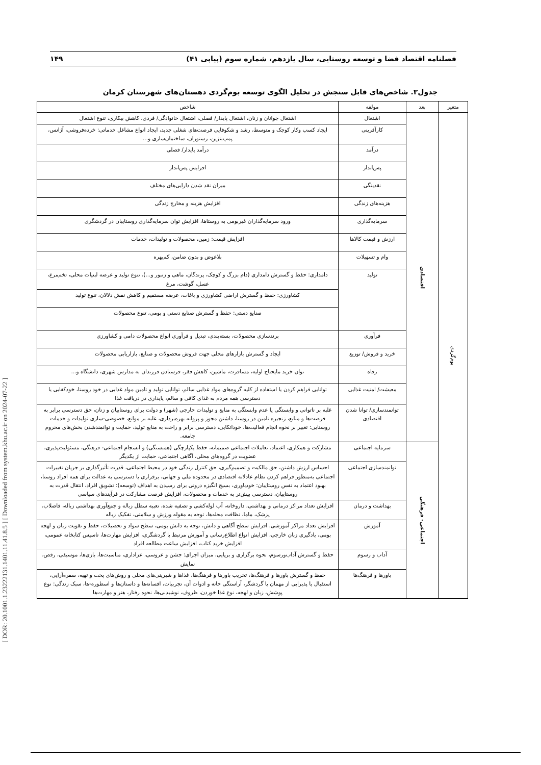[ DOR: 20.1001.1.23222131.1401.11.41.8.5 ] [ Downloaded from system.khu.ac.ir on 2024-07-22 ]
فصلنامه اقتصاد فضا و توسعه روستایی، سال یازدهم، شماره سوم (پیاپی ۴۱) ۱۴۹
جدول۳. شاخص‌های قابل سنجش در تحلیل الگوی توسعه بوم‌گردی دهستان‌های شهرستان کرمان
| متغیر | بعد | مولفه | شاخص |
| --- | --- | --- | --- |
| بوم‌گردی | اقتصادی | اشتغال | اشتغال جوانان و زنان، اشتغال پایدار/ فصلی، اشتغال خانوادگی/ فردی، کاهش بیکاری، تنوع اشتغال |
| | | کارآفرینی | ایجاد کسب وکار کوچک و متوسط، رشد و شکوفایی فرصت‌های شغلی جدید، ایجاد انواع مشاغل خدماتی: خرده‌فروشی، آژانس، پمپ‌بنزین، رستوران، ساختمان‌سازی و... |
| | | درآمد | درآمد پایدار/ فصلی |
| | | پس‌انداز | افزایش پس‌انداز |
| | | نقدینگی | میزان نقد شدن دارایی‌های مختلف |
| | | هزینه‌های زندگی | افزایش هزینه و مخارج زندگی |
| | | سرمایه‌گذاری | ورود سرمایه‌گذاران غیربومی به روستاها، افزایش توان سرمایه‌گذاری روستاییان در گردشگری |
| | | ارزش و قیمت کالاها | افزایش قیمت: زمین، محصولات و تولیدات، خدمات |
| | | وام و تسهیلات | بلاعوض و بدون ضامن، کم‌بهره |
| | | تولید | دامداری: حفظ و گسترش دامداری (دام بزرگ و کوچک، پرندگان، ماهی و زنبور و...)، تنوع تولید و عرضه لبنیات محلی، تخم‌مرغ، عسل، گوشت، مرغ |
| | | | کشاورزی: حفظ و گسترش اراضی کشاورزی و باغات، عرضه مستقیم و کاهش نقش دلالان، تنوع تولید |
| | | | صنایع دستی: حفظ و گسترش صنایع دستی و بومی، تنوع محصولات |
| | | فرآوری | برندسازی محصولات، بسته‌بندی، تبدیل و فرآوری انواع محصولات دامی و کشاورزی |
| | | خرید و فروش/ توزیع | ایجاد و گسترش بازارهای محلی جهت فروش محصولات و صنایع، بازاریابی محصولات |
| | | رفاه | توان خرید مایحتاج اولیه، مسافرت، ماشین، کاهش فقر، فرستادن فرزندان به مدارس شهری، دانشگاه و... |
| | | معیشت/ امنیت غذایی | توانایی فراهم کردن یا استفاده از کلیه گروه‌های مواد غذایی سالم، توانایی تولید و تامین مواد غذایی در خود روستا، خودکفایی یا دسترسی همه مردم به غذای کافی و سالم، پایداری در دریافت غذا |
| | | توانمندسازی/ توانا شدن اقتصادی | غلبه بر ناتوانی و وابستگی یا عدم وابستگی به منابع و تولیدات خارجی (شهر) و دولت برای روستاییان و زنان، حق دسترسی برابر به فرصت‌ها و منابع، زنجیره تامین در روستا، داشتن مجوز و پروانه بهره‌برداری، غلبه بر موانع، خصوصی-سازی تولیدات و خدمات روستایی: تغییر بر نحوه انجام فعالیت‌ها، خوداتکایی، دسترسی برابر و راحت به منابع تولید، حمایت و توانمندشدن بخش‌های محروم جامعه. |
| | اجتماعی- فرهنگی | سرمایه اجتماعی | مشارکت و همکاری، اعتماد، تعاملات اجتماعی صمیمانه، حفظ یکپارچگی (همبستگی) و انسجام اجتماعی- فرهنگی، مسئولیت‌پذیری، عضویت در گروه‌های محلی، آگاهی اجتماعی، حمایت از یکدیگر |
| | | توانمندسازی اجتماعی | احساس ارزش داشتن، حق مالکیت و تصمیم‌گیری، حق کنترل زندگی خود در محیط اجتماعی، قدرت تأثیرگذاری بر جریان تغییرات اجتماعی به‌منظور فراهم کردن نظام عادلانه اقتصادی در محدوده ملی و جهانی، برقراری یا دسترسی به عدالت برای همه افراد روستا، بهبود اعتماد به نفس روستاییان: خودباوری، بسیج انگیزه درونی برای رسیدن به اهداف (توسعه): تشویق افراد، انتقال قدرت به روستاییان، دسترسی بیش‌تر به خدمات و محصولات، افزایش فرصت مشارکت در فرآیندهای سیاسی |
| | | بهداشت و درمان | افزایش تعداد مراکز درمانی و بهداشتی، داروخانه، آب لوله‌کشی و تصفیه شده، تعبیه سطل زباله و جمع‌آوری بهداشتی زباله، فاضلاب، پزشک، ماما، نظافت محله‌ها، توجه به مقوله ورزش و سلامتی، تفکیک زباله |
| | | آموزش | افزایش تعداد مراکز آموزشی، افزایش سطح آگاهی و دانش، توجه به دانش بومی، سطح سواد و تحصیلات، حفظ و تقویت زبان و لهجه بومی، یادگیری زبان خارجی، افزایش انواع اطلاع‌رسانی و آموزش مرتبط با گردشگری، افزایش مهارت‌ها، تاسیس کتابخانه عمومی، افزایش خرید کتاب، افزایش ساعت مطالعه افراد |
| | | آداب و رسوم | حفظ و گسترش آداب‌ورسوم، نحوه برگزاری و برپایی، میزان اجرای: جشن و عروسی، عزاداری، مناسبت‌ها، بازی‌ها، موسیقی، رقص، نمایش |
| | | باورها و فرهنگ‌ها | حفظ و گسترش باورها و فرهنگ‌ها، تخریب باورها و فرهنگ‌ها، غذاها و شیرینی‌های محلی و روش‌های پخت و تهیه، سفره‌آرایی، استقبال یا پذیرایی از مهمان یا گردشگر، آراستگی خانه و ادوات آن، تجربیات، افسانه‌ها و داستان‌ها و اسطوره-ها، سبک زندگی: نوع پوشش، زبان و لهجه، نوع غذا خوردن، ظروف، نوشیدنی‌ها، نحوه رفتار، هنر و مهارت‌ها |